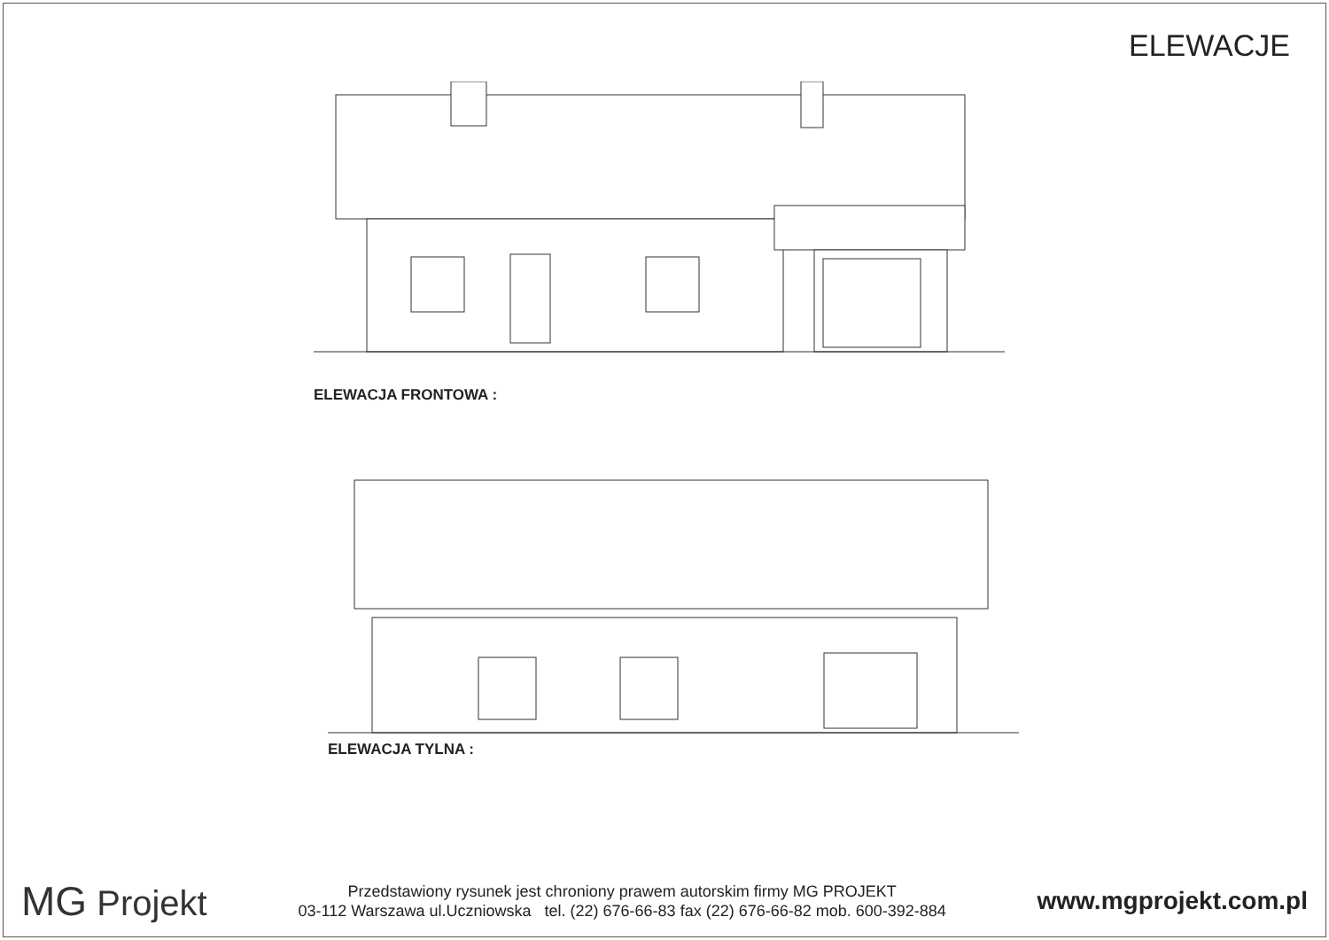ELEWACJE
ELEWACJA FRONTOWA :
ELEWACJA TYLNA :
MG Projekt
Przedstawiony rysunek jest chroniony prawem autorskim firmy MG PROJEKT
03-112 Warszawa ul.Uczniowska tel. (22) 676-66-83 fax (22) 676-66-82 mob. 600-392-884
www.mgprojekt.com.pl